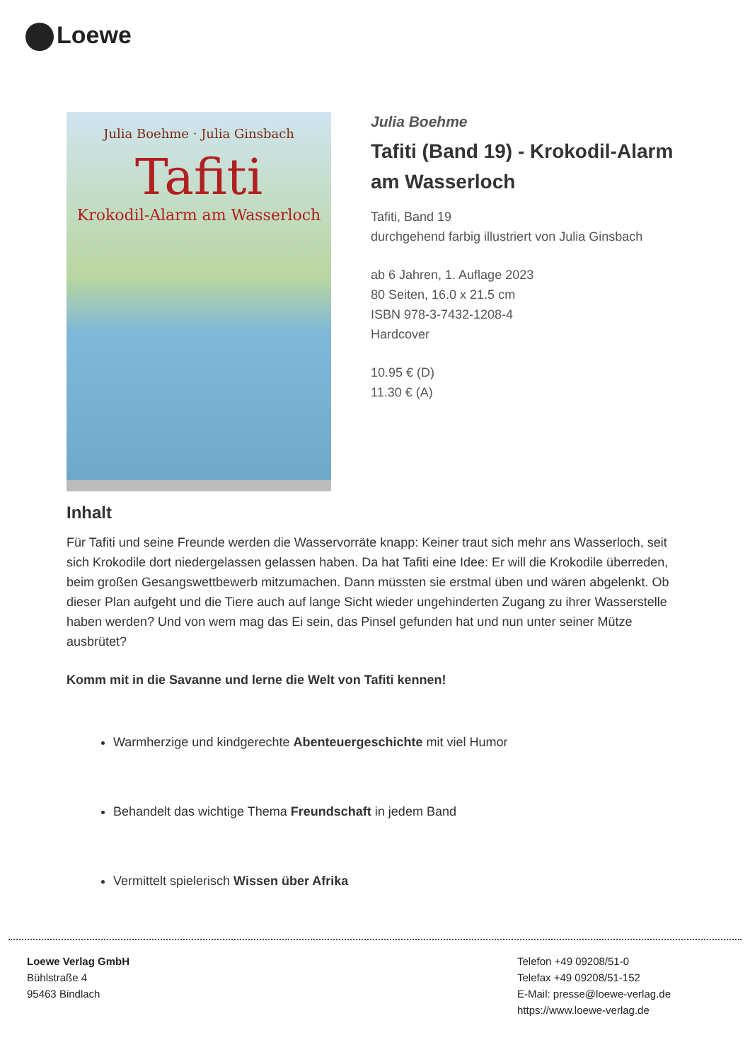Loewe
Julia Boehme · Julia Ginsbach
Tafiti
Krokodil-Alarm am Wasserloch
Julia Boehme
Tafiti (Band 19) - Krokodil-Alarm am Wasserloch
Tafiti, Band 19
durchgehend farbig illustriert von Julia Ginsbach
ab 6 Jahren, 1. Auflage 2023
80 Seiten, 16.0 x 21.5 cm
ISBN 978-3-7432-1208-4
Hardcover
10.95 € (D)
11.30 € (A)
Inhalt
Für Tafiti und seine Freunde werden die Wasservorräte knapp: Keiner traut sich mehr ans Wasserloch, seit sich Krokodile dort niedergelassen gelassen haben. Da hat Tafiti eine Idee: Er will die Krokodile überreden, beim großen Gesangswettbewerb mitzumachen. Dann müssten sie erstmal üben und wären abgelenkt. Ob dieser Plan aufgeht und die Tiere auch auf lange Sicht wieder ungehinderten Zugang zu ihrer Wasserstelle haben werden? Und von wem mag das Ei sein, das Pinsel gefunden hat und nun unter seiner Mütze ausbrütet?
Komm mit in die Savanne und lerne die Welt von Tafiti kennen!
Warmherzige und kindgerechte Abenteuergeschichte mit viel Humor
Behandelt das wichtige Thema Freundschaft in jedem Band
Vermittelt spielerisch Wissen über Afrika
Loewe Verlag GmbH
Bühlstraße 4
95463 Bindlach
Telefon +49 09208/51-0
Telefax +49 09208/51-152
E-Mail: presse@loewe-verlag.de
https://www.loewe-verlag.de